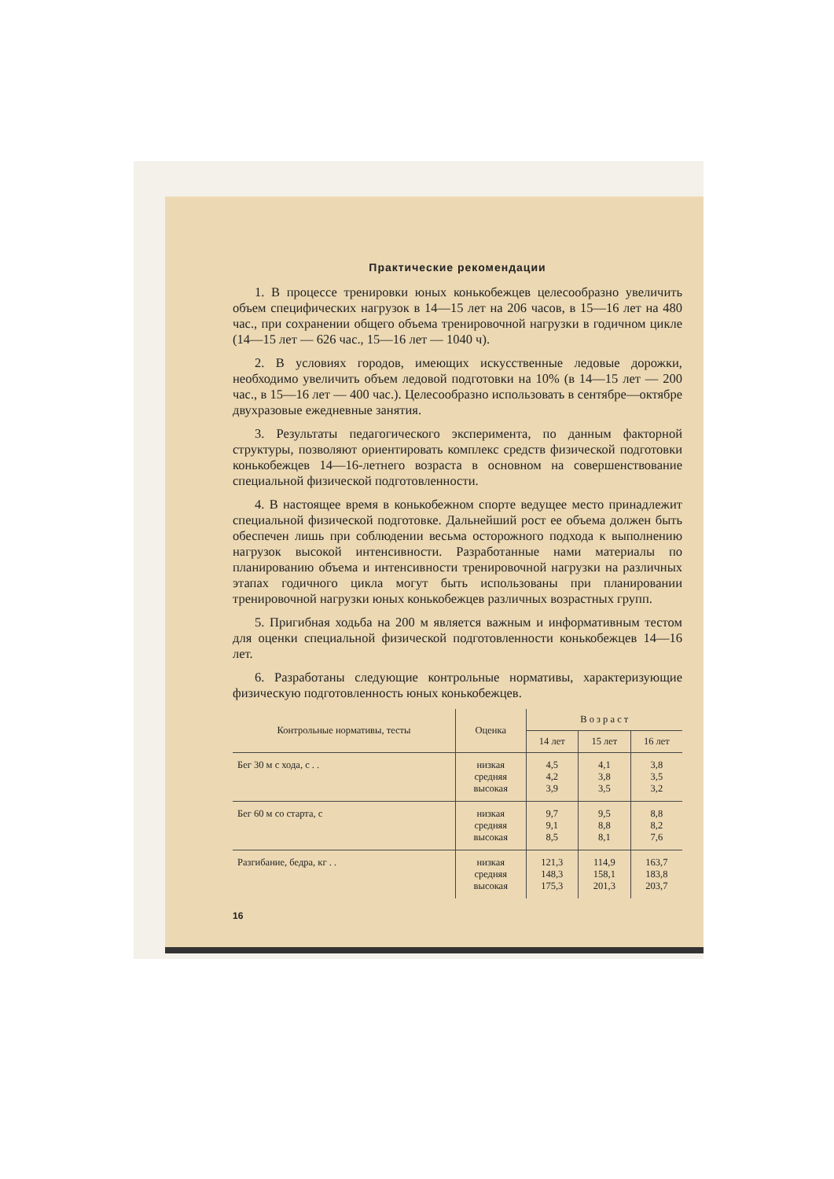Практические рекомендации
1. В процессе тренировки юных конькобежцев целесообразно увеличить объем специфических нагрузок в 14—15 лет на 206 часов, в 15—16 лет на 480 час., при сохранении общего объема тренировочной нагрузки в годичном цикле (14—15 лет — 626 час., 15—16 лет — 1040 ч).
2. В условиях городов, имеющих искусственные ледовые дорожки, необходимо увеличить объем ледовой подготовки на 10% (в 14—15 лет — 200 час., в 15—16 лет — 400 час.). Целесообразно использовать в сентябре—октябре двухразовые ежедневные занятия.
3. Результаты педагогического эксперимента, по данным факторной структуры, позволяют ориентировать комплекс средств физической подготовки конькобежцев 14—16-летнего возраста в основном на совершенствование специальной физической подготовленности.
4. В настоящее время в конькобежном спорте ведущее место принадлежит специальной физической подготовке. Дальнейший рост ее объема должен быть обеспечен лишь при соблюдении весьма осторожного подхода к выполнению нагрузок высокой интенсивности. Разработанные нами материалы по планированию объема и интенсивности тренировочной нагрузки на различных этапах годичного цикла могут быть использованы при планировании тренировочной нагрузки юных конькобежцев различных возрастных групп.
5. Пригибная ходьба на 200 м является важным и информативным тестом для оценки специальной физической подготовленности конькобежцев 14—16 лет.
6. Разработаны следующие контрольные нормативы, характеризующие физическую подготовленность юных конькобежцев.
| Контрольные нормативы, тесты | Оценка | В о з р а с т | | |
| --- | --- | --- | --- | --- |
| | | 14 лет | 15 лет | 16 лет |
| Бег 30 м с хода, с . . | низкая средняя высокая | 4,5 4,2 3,9 | 4,1 3,8 3,5 | 3,8 3,5 3,2 |
| Бег 60 м со старта, с | низкая средняя высокая | 9,7 9,1 8,5 | 9,5 8,8 8,1 | 8,8 8,2 7,6 |
| Разгибание, бедра, кг . . | низкая средняя высокая | 121,3 148,3 175,3 | 114,9 158,1 201,3 | 163,7 183,8 203,7 |
16